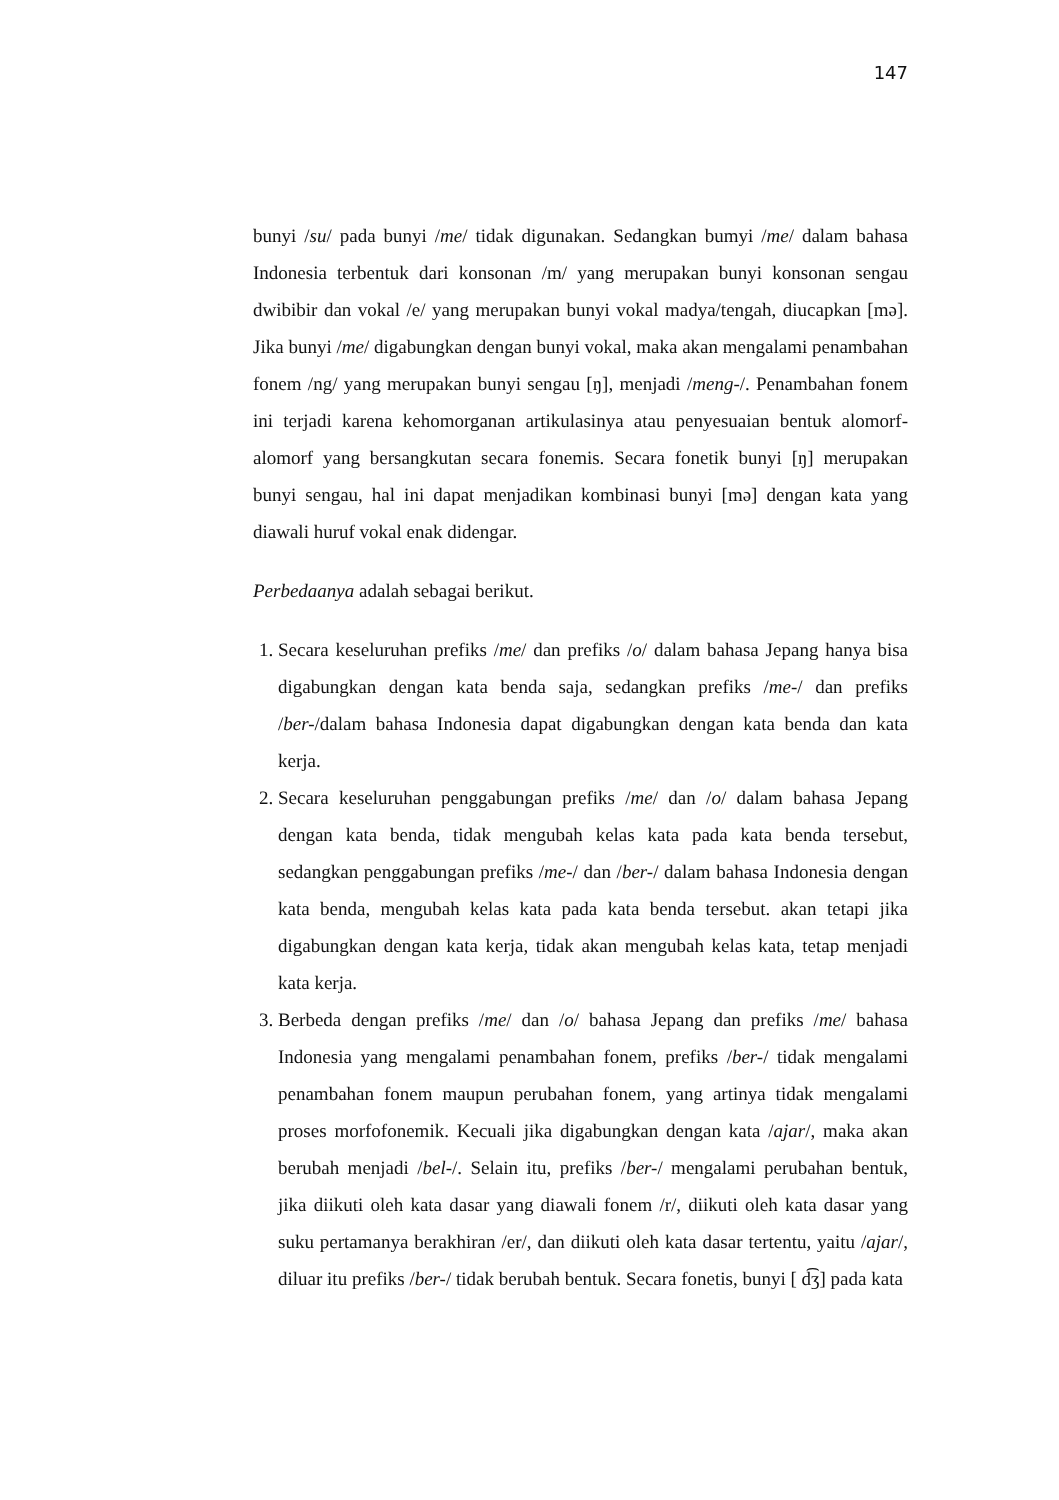147
bunyi /su/ pada bunyi /me/ tidak digunakan. Sedangkan bumyi /me/ dalam bahasa Indonesia terbentuk dari konsonan /m/ yang merupakan bunyi konsonan sengau dwibibir dan vokal /e/ yang merupakan bunyi vokal madya/tengah, diucapkan [mə]. Jika bunyi /me/ digabungkan dengan bunyi vokal, maka akan mengalami penambahan fonem /ng/ yang merupakan bunyi sengau [ŋ], menjadi /meng-/. Penambahan fonem ini terjadi karena kehomorganan artikulasinya atau penyesuaian bentuk alomorf-alomorf yang bersangkutan secara fonemis. Secara fonetik bunyi [ŋ] merupakan bunyi sengau, hal ini dapat menjadikan kombinasi bunyi [mə] dengan kata yang diawali huruf vokal enak didengar.
Perbedaanya adalah sebagai berikut.
1. Secara keseluruhan prefiks /me/ dan prefiks /o/ dalam bahasa Jepang hanya bisa digabungkan dengan kata benda saja, sedangkan prefiks /me-/ dan prefiks /ber-/dalam bahasa Indonesia dapat digabungkan dengan kata benda dan kata kerja.
2. Secara keseluruhan penggabungan prefiks /me/ dan /o/ dalam bahasa Jepang dengan kata benda, tidak mengubah kelas kata pada kata benda tersebut, sedangkan penggabungan prefiks /me-/ dan /ber-/ dalam bahasa Indonesia dengan kata benda, mengubah kelas kata pada kata benda tersebut. akan tetapi jika digabungkan dengan kata kerja, tidak akan mengubah kelas kata, tetap menjadi kata kerja.
3. Berbeda dengan prefiks /me/ dan /o/ bahasa Jepang dan prefiks /me/ bahasa Indonesia yang mengalami penambahan fonem, prefiks /ber-/ tidak mengalami penambahan fonem maupun perubahan fonem, yang artinya tidak mengalami proses morfofonemik. Kecuali jika digabungkan dengan kata /ajar/, maka akan berubah menjadi /bel-/. Selain itu, prefiks /ber-/ mengalami perubahan bentuk, jika diikuti oleh kata dasar yang diawali fonem /r/, diikuti oleh kata dasar yang suku pertamanya berakhiran /er/, dan diikuti oleh kata dasar tertentu, yaitu /ajar/, diluar itu prefiks /ber-/ tidak berubah bentuk. Secara fonetis, bunyi [ d͡ʒ] pada kata